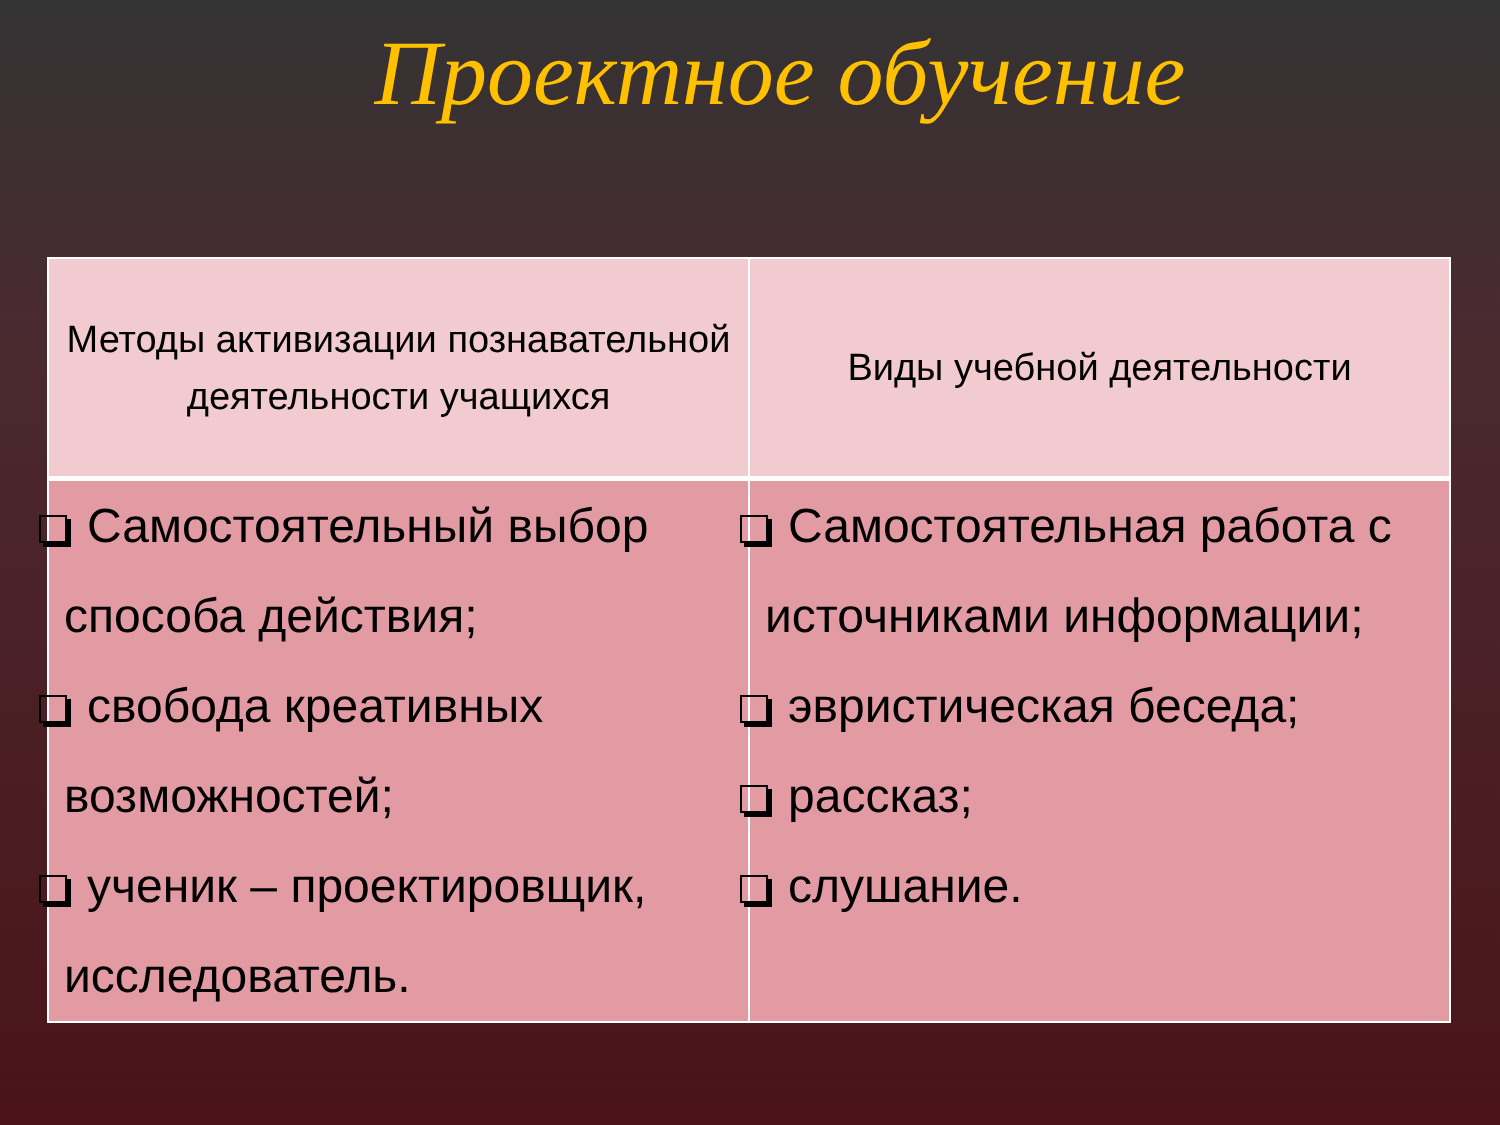Проектное обучение
| Методы активизации познавательной деятельности учащихся | Виды учебной деятельности |
| --- | --- |
| Самостоятельный выбор способа действия; свобода креативных возможностей; ученик – проектировщик, исследователь. | Самостоятельная работа с источниками информации; эвристическая беседа; рассказ; слушание. |